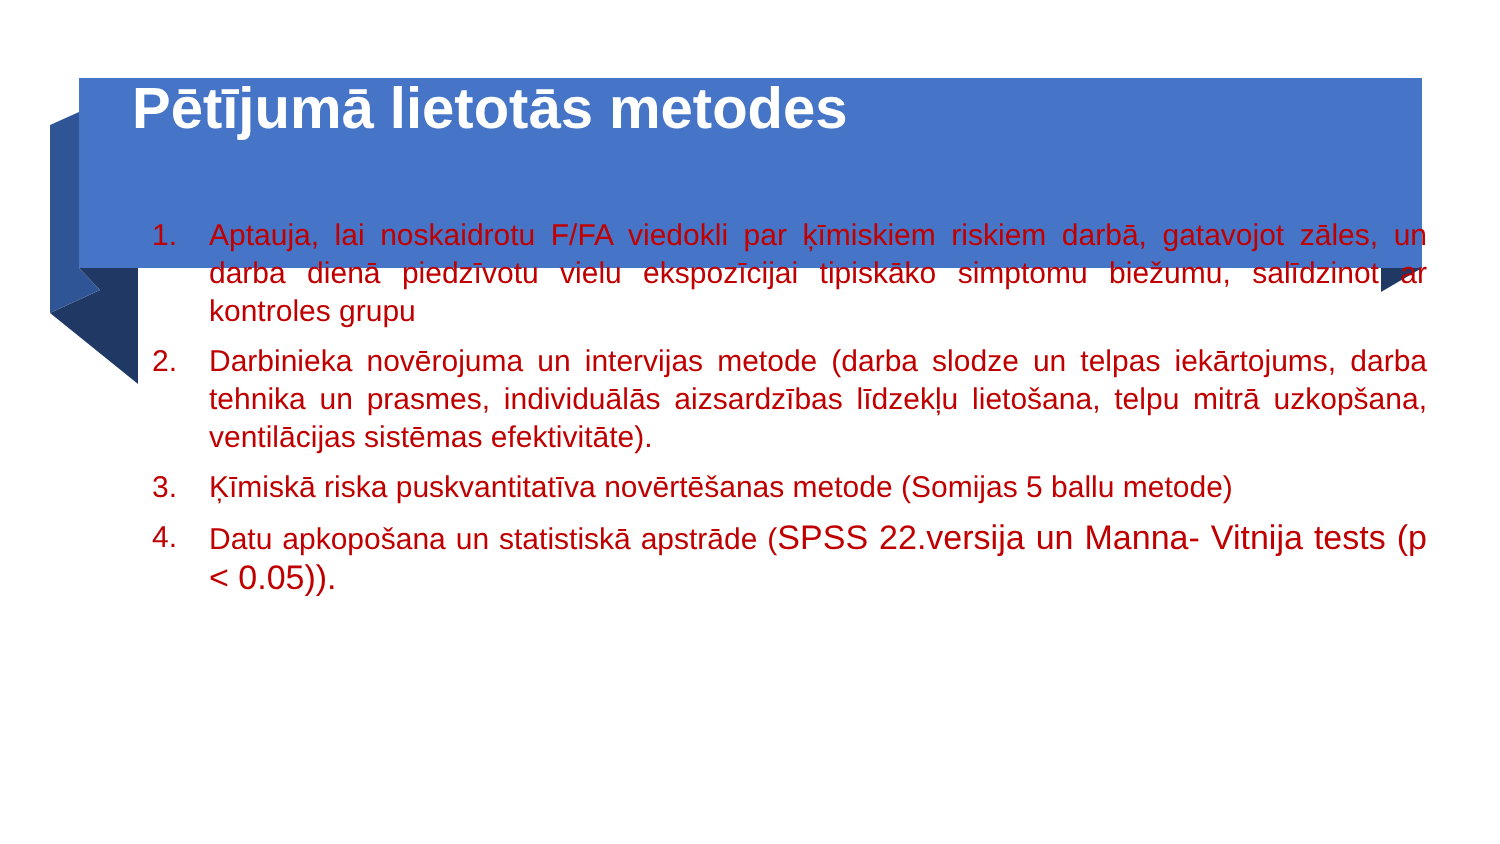Pētījumā lietotās metodes
1. Aptauja, lai noskaidrotu F/FA viedokli par ķīmiskiem riskiem darbā, gatavojot zāles, un darba dienā piedzīvotu vielu ekspozīcijai tipiskāko simptomu biežumu, salīdzinot ar kontroles grupu
2. Darbinieka novērojuma un intervijas metode (darba slodze un telpas iekārtojums, darba tehnika un prasmes, individuālās aizsardzības līdzekļu lietošana, telpu mitrā uzkopšana, ventilācijas sistēmas efektivitāte).
3. Ķīmiskā riska puskvantitatīva novērtēšanas metode (Somijas 5 ballu metode)
4. Datu apkopošana un statistiskā apstrāde (SPSS 22.versija un Manna- Vitnija tests (p < 0.05)).